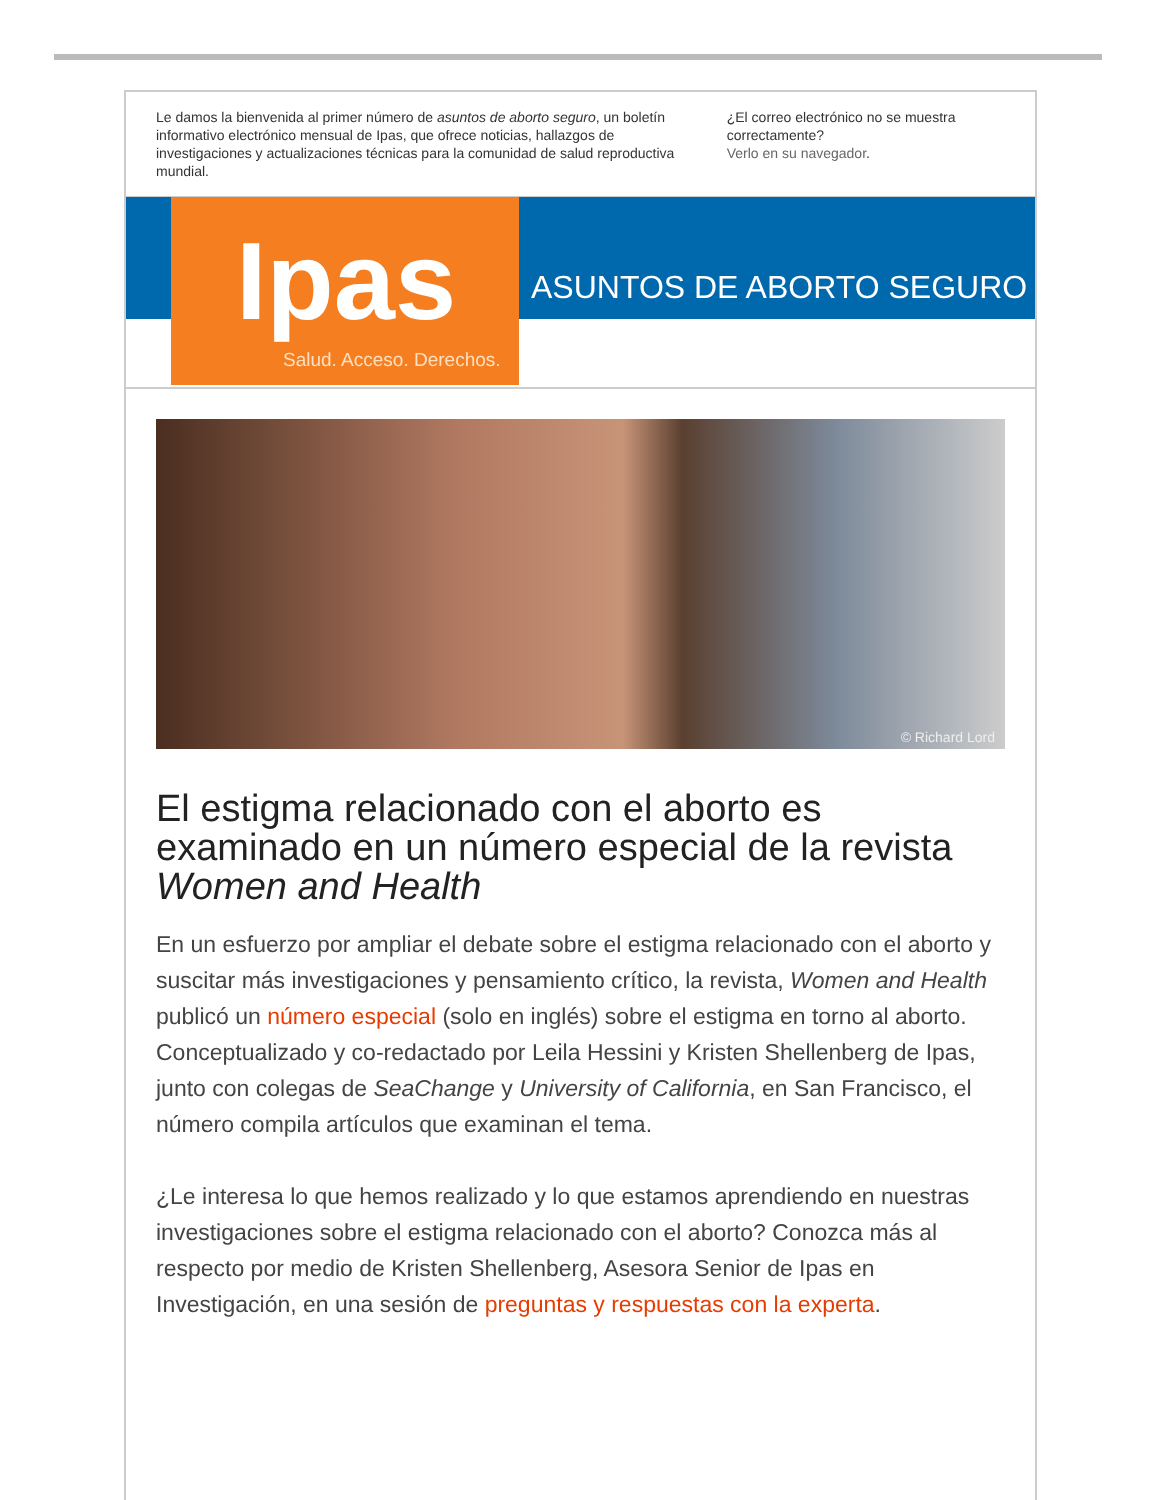Le damos la bienvenida al primer número de asuntos de aborto seguro, un boletín informativo electrónico mensual de Ipas, que ofrece noticias, hallazgos de investigaciones y actualizaciones técnicas para la comunidad de salud reproductiva mundial.
¿El correo electrónico no se muestra correctamente?
Verlo en su navegador.
Ipas
Salud. Acceso. Derechos.
ASUNTOS DE ABORTO SEGURO
© Richard Lord
El estigma relacionado con el aborto es examinado en un número especial de la revista Women and Health
En un esfuerzo por ampliar el debate sobre el estigma relacionado con el aborto y suscitar más investigaciones y pensamiento crítico, la revista, Women and Health publicó un número especial (solo en inglés) sobre el estigma en torno al aborto. Conceptualizado y co-redactado por Leila Hessini y Kristen Shellenberg de Ipas, junto con colegas de SeaChange y University of California, en San Francisco, el número compila artículos que examinan el tema.
¿Le interesa lo que hemos realizado y lo que estamos aprendiendo en nuestras investigaciones sobre el estigma relacionado con el aborto? Conozca más al respecto por medio de Kristen Shellenberg, Asesora Senior de Ipas en Investigación, en una sesión de preguntas y respuestas con la experta.